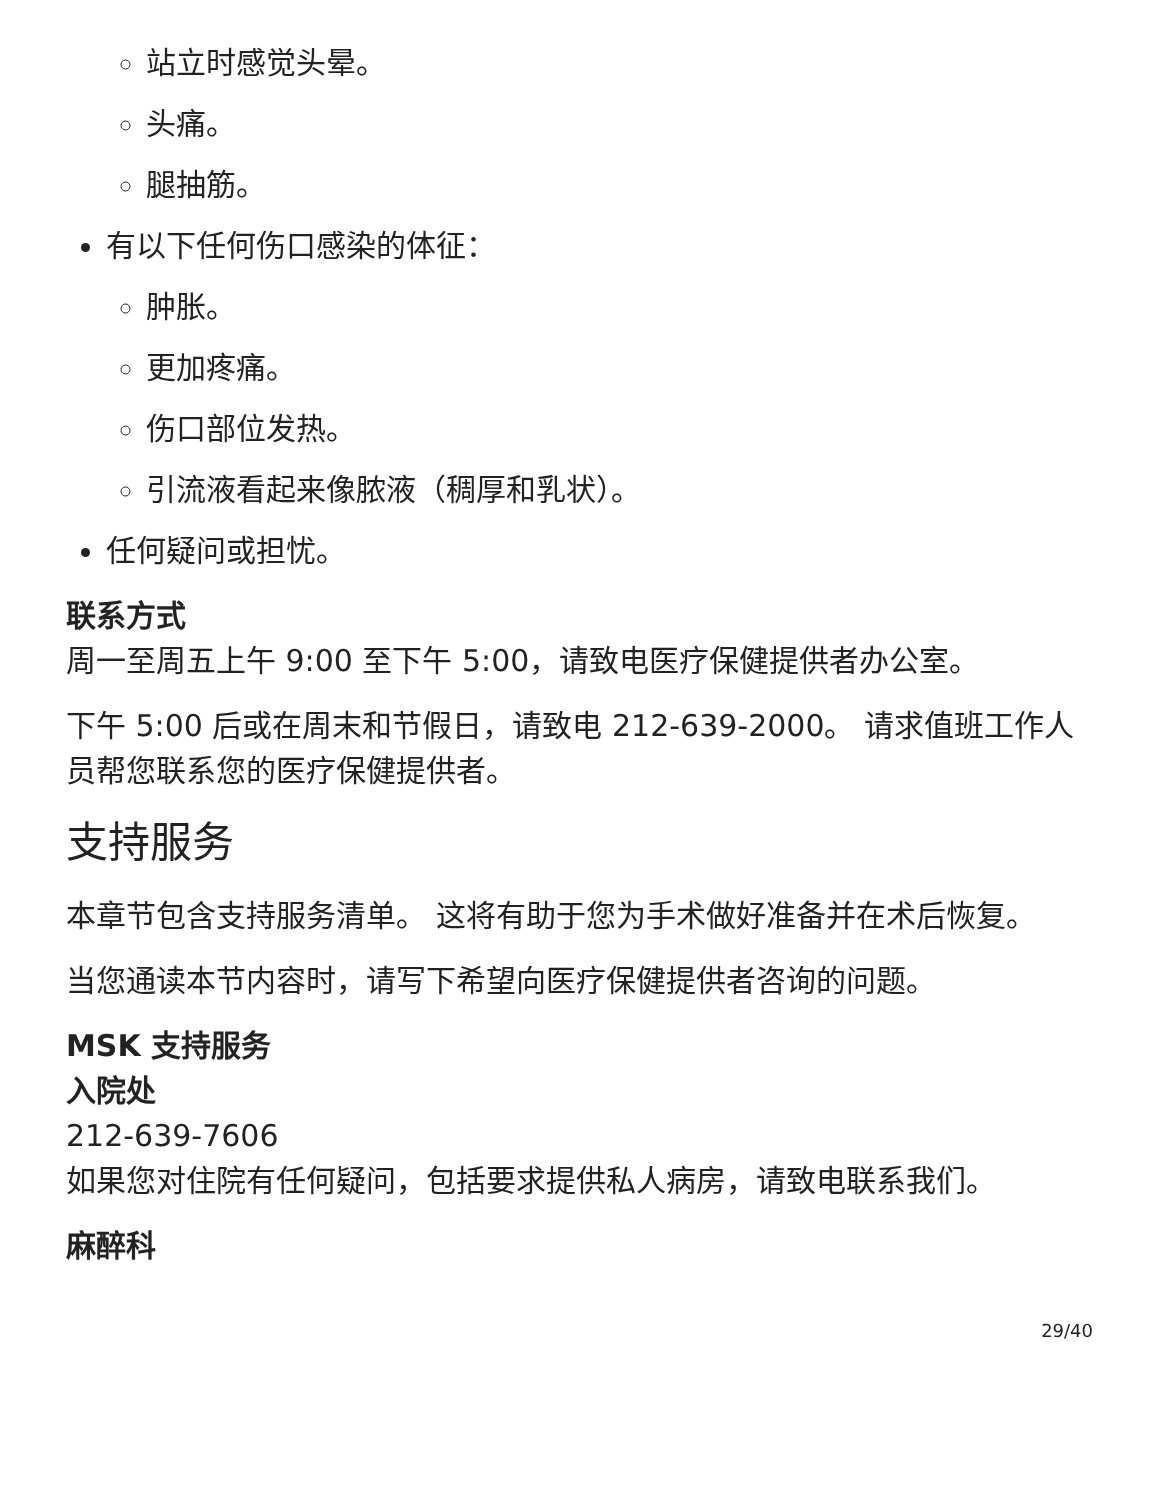站立时感觉头晕。
头痛。
腿抽筋。
有以下任何伤口感染的体征：
肿胀。
更加疼痛。
伤口部位发热。
引流液看起来像脓液（稠厚和乳状）。
任何疑问或担忧。
联系方式
周一至周五上午 9:00 至下午 5:00，请致电医疗保健提供者办公室。
下午 5:00 后或在周末和节假日，请致电 212-639-2000。 请求值班工作人员帮您联系您的医疗保健提供者。
支持服务
本章节包含支持服务清单。 这将有助于您为手术做好准备并在术后恢复。
当您通读本节内容时，请写下希望向医疗保健提供者咨询的问题。
MSK 支持服务
入院处
212-639-7606
如果您对住院有任何疑问，包括要求提供私人病房，请致电联系我们。
麻醉科
29/40